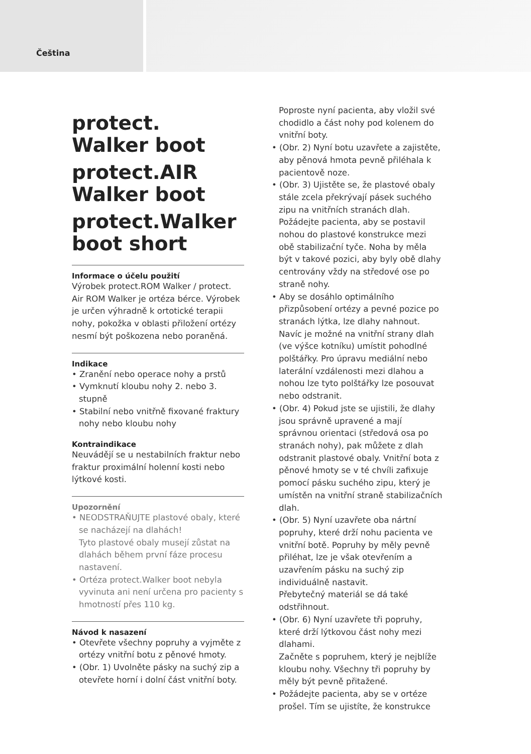Čeština
protect.
Walker boot
protect.AIR
Walker boot
protect.Walker
boot short
Informace o účelu použití
Výrobek protect.ROM Walker / protect. Air ROM Walker je ortéza bérce. Výrobek je určen výhradně k ortotické terapii nohy, pokožka v oblasti přiložení ortézy nesmí být poškozena nebo poraněná.
Indikace
• Zranění nebo operace nohy a prstů
• Vymknutí kloubu nohy 2. nebo 3. stupně
• Stabilní nebo vnitřně fixované fraktury nohy nebo kloubu nohy
Kontraindikace
Neuvádějí se u nestabilních fraktur nebo fraktur proximální holenní kosti nebo lýtkové kosti.
Upozornění
• NEODSTRAŇUJTE plastové obaly, které se nacházejí na dlahách!
Tyto plastové obaly musejí zůstat na dlahách během první fáze procesu nastavení.
• Ortéza protect.Walker boot nebyla vyvinuta ani není určena pro pacienty s hmotností přes 110 kg.
Návod k nasazení
• Otevřete všechny popruhy a vyjměte z ortézy vnitřní botu z pěnové hmoty.
• (Obr. 1) Uvolněte pásky na suchý zip a otevřete horní i dolní část vnitřní boty.
Poproste nyní pacienta, aby vložil své chodidlo a část nohy pod kolenem do vnitřní boty.
• (Obr. 2) Nyní botu uzavřete a zajistěte, aby pěnová hmota pevně přiléhala k pacientově noze.
• (Obr. 3) Ujistěte se, že plastové obaly stále zcela překrývají pásek suchého zipu na vnitřních stranách dlah.
Požádejte pacienta, aby se postavil nohou do plastové konstrukce mezi obě stabilizační tyče. Noha by měla být v takové pozici, aby byly obě dlahy centrovány vždy na středové ose po straně nohy.
• Aby se dosáhlo optimálního přizpůsobení ortézy a pevné pozice po stranách lýtka, lze dlahy nahnout. Navíc je možné na vnitřní strany dlah (ve výšce kotníku) umístit pohodlné polštářky. Pro úpravu mediální nebo laterální vzdálenosti mezi dlahou a nohou lze tyto polštářky lze posouvat nebo odstranit.
• (Obr. 4) Pokud jste se ujistili, že dlahy jsou správně upravené a mají správnou orientaci (středová osa po stranách nohy), pak můžete z dlah odstranit plastové obaly. Vnitřní bota z pěnové hmoty se v té chvíli zafixuje pomocí pásku suchého zipu, který je umístěn na vnitřní straně stabilizačních dlah.
• (Obr. 5) Nyní uzavřete oba nártní popruhy, které drží nohu pacienta ve vnitřní botě. Popruhy by měly pevně přiléhat, lze je však otevřením a uzavřením pásku na suchý zip individuálně nastavit.
Přebytečný materiál se dá také odstřihnout.
• (Obr. 6) Nyní uzavřete tři popruhy, které drží lýtkovou část nohy mezi dlahami.
Začněte s popruhem, který je nejblíže kloubu nohy. Všechny tři popruhy by měly být pevně přitažené.
• Požádejte pacienta, aby se v ortéze prošel. Tím se ujistíte, že konstrukce